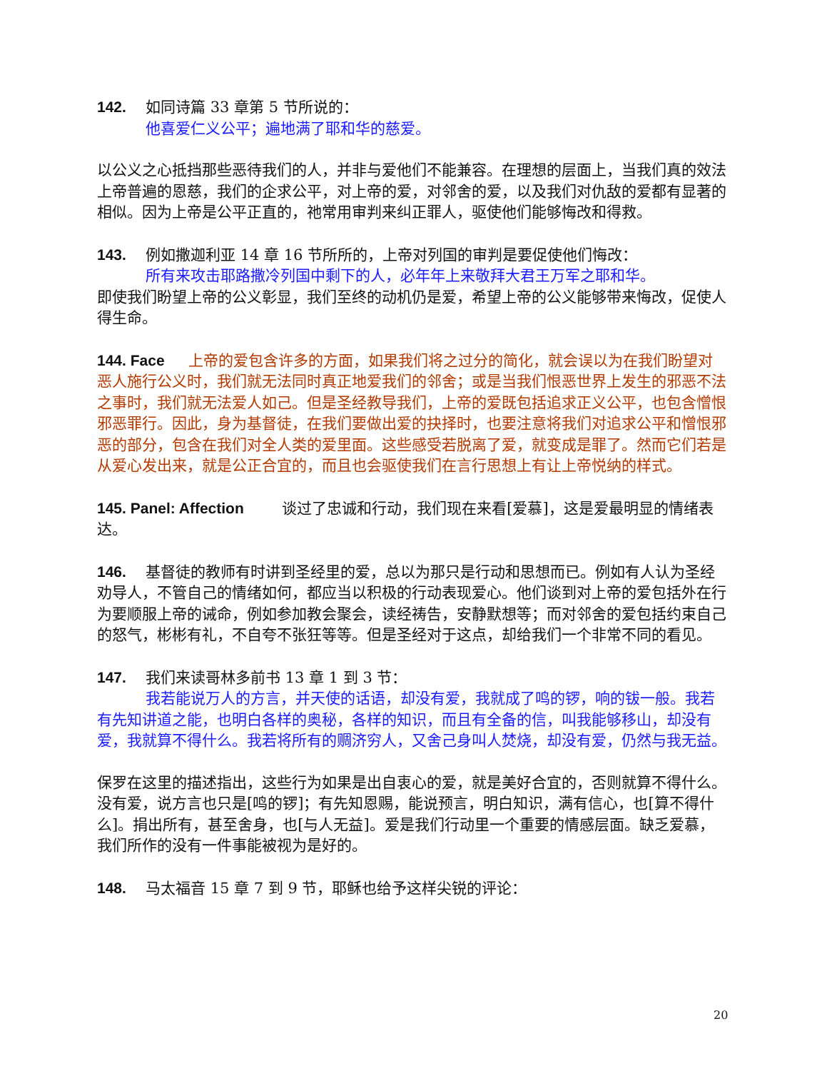142. 如同诗篇 33 章第 5 节所说的：
他喜爱仁义公平；遍地满了耶和华的慈爱。
以公义之心抵挡那些恶待我们的人，并非与爱他们不能兼容。在理想的层面上，当我们真的效法上帝普遍的恩慈，我们的企求公平，对上帝的爱，对邻舍的爱，以及我们对仇敌的爱都有显著的相似。因为上帝是公平正直的，祂常用审判来纠正罪人，驱使他们能够悔改和得救。
143. 例如撒迦利亚 14 章 16 节所所的，上帝对列国的审判是要促使他们悔改：
所有来攻击耶路撒冷列国中剩下的人，必年年上来敬拜大君王万军之耶和华。
即使我们盼望上帝的公义彰显，我们至终的动机仍是爱，希望上帝的公义能够带来悔改，促使人得生命。
144. Face 上帝的爱包含许多的方面，如果我们将之过分的简化，就会误以为在我们盼望对恶人施行公义时，我们就无法同时真正地爱我们的邻舍；或是当我们恨恶世界上发生的邪恶不法之事时，我们就无法爱人如己。但是圣经教导我们，上帝的爱既包括追求正义公平，也包含憎恨邪恶罪行。因此，身为基督徒，在我们要做出爱的抉择时，也要注意将我们对追求公平和憎恨邪恶的部分，包含在我们对全人类的爱里面。这些感受若脱离了爱，就变成是罪了。然而它们若是从爱心发出来，就是公正合宜的，而且也会驱使我们在言行思想上有让上帝悦纳的样式。
145. Panel: Affection 谈过了忠诚和行动，我们现在来看[爱慕]，这是爱最明显的情绪表达。
146. 基督徒的教师有时讲到圣经里的爱，总以为那只是行动和思想而已。例如有人认为圣经劝导人，不管自己的情绪如何，都应当以积极的行动表现爱心。他们谈到对上帝的爱包括外在行为要顺服上帝的诫命，例如参加教会聚会，读经祷告，安静默想等；而对邻舍的爱包括约束自己的怒气，彬彬有礼，不自夸不张狂等等。但是圣经对于这点，却给我们一个非常不同的看见。
147. 我们来读哥林多前书 13 章 1 到 3 节：
我若能说万人的方言，并天使的话语，却没有爱，我就成了鸣的锣，响的钹一般。我若有先知讲道之能，也明白各样的奥秘，各样的知识，而且有全备的信，叫我能够移山，却没有爱，我就算不得什么。我若将所有的赒济穷人，又舍己身叫人焚烧，却没有爱，仍然与我无益。
保罗在这里的描述指出，这些行为如果是出自衷心的爱，就是美好合宜的，否则就算不得什么。没有爱，说方言也只是[鸣的锣]；有先知恩赐，能说预言，明白知识，满有信心，也[算不得什么]。捐出所有，甚至舍身，也[与人无益]。爱是我们行动里一个重要的情感层面。缺乏爱慕，我们所作的没有一件事能被视为是好的。
148. 马太福音 15 章 7 到 9 节，耶稣也给予这样尖锐的评论：
20